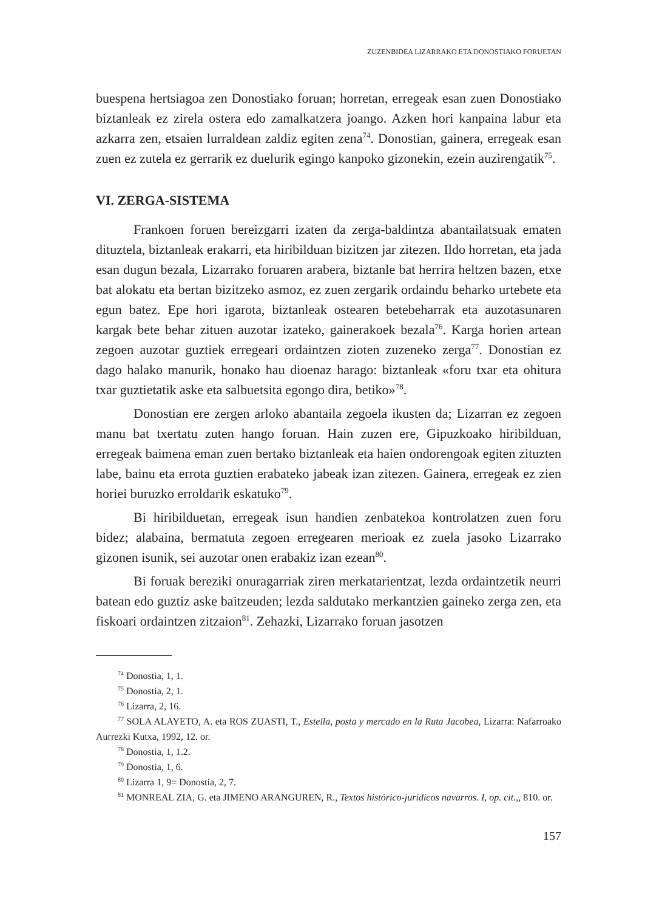ZUZENBIDEA LIZARRAKO ETA DONOSTIAKO FORUETAN
buespena hertsiagoa zen Donostiako foruan; horretan, erregeak esan zuen Donostiako biztanleak ez zirela ostera edo zamalkatzera joango. Azken hori kanpaina labur eta azkarra zen, etsaien lurraldean zaldiz egiten zena<sup>74</sup>. Donostian, gainera, erregeak esan zuen ez zutela ez gerrarik ez duelurik egingo kanpoko gizonekin, ezein auzirengatik<sup>75</sup>.
VI. ZERGA-SISTEMA
Frankoen foruen bereizgarri izaten da zerga-baldintza abantailatsuak ematen dituztela, biztanleak erakarri, eta hiribilduan bizitzen jar zitezen. Ildo horretan, eta jada esan dugun bezala, Lizarrako foruaren arabera, biztanle bat herrira heltzen bazen, etxe bat alokatu eta bertan bizitzeko asmoz, ez zuen zergarik ordaindu beharko urtebete eta egun batez. Epe hori igarota, biztanleak ostearen betebeharrak eta auzotasunaren kargak bete behar zituen auzotar izateko, gainerakoek bezala<sup>76</sup>. Karga horien artean zegoen auzotar guztiek erregeari ordaintzen zioten zuzeneko zerga<sup>77</sup>. Donostian ez dago halako manurik, honako hau dioenaz harago: biztanleak «foru txar eta ohitura txar guztietatik aske eta salbuetsita egongo dira, betiko»<sup>78</sup>.
Donostian ere zergen arloko abantaila zegoela ikusten da; Lizarran ez zegoen manu bat txertatu zuten hango foruan. Hain zuzen ere, Gipuzkoako hiribilduan, erregeak baimena eman zuen bertako biztanleak eta haien ondorengoak egiten zituzten labe, bainu eta errota guztien erabateko jabeak izan zitezen. Gainera, erregeak ez zien horiei buruzko erroldarik eskatuko<sup>79</sup>.
Bi hiribilduetan, erregeak isun handien zenbatekoa kontrolatzen zuen foru bidez; alabaina, bermatuta zegoen erregearen merioak ez zuela jasoko Lizarrako gizonen isunik, sei auzotar onen erabakiz izan ezean<sup>80</sup>.
Bi foruak bereziki onuragarriak ziren merkatarientzat, lezda ordaintzetik neurri batean edo guztiz aske baitzeuden; lezda saldutako merkantzien gaineko zerga zen, eta fiskoari ordaintzen zitzaion<sup>81</sup>. Zehazki, Lizarrako foruan jasotzen
<sup>74</sup> Donostia, 1, 1.
<sup>75</sup> Donostia, 2, 1.
<sup>76</sup> Lizarra, 2, 16.
<sup>77</sup> SOLA ALAYETO, A. eta ROS ZUASTI, T., Estella, posta y mercado en la Ruta Jacobea, Lizarra: Nafarroako Aurrezki Kutxa, 1992, 12. or.
<sup>78</sup> Donostia, 1, 1.2.
<sup>79</sup> Donostia, 1, 6.
<sup>80</sup> Lizarra 1, 9= Donostia, 2, 7.
<sup>81</sup> MONREAL ZIA, G. eta JIMENO ARANGUREN, R., Textos histórico-jurídicos navarros. I, op. cit.,, 810. or.
157